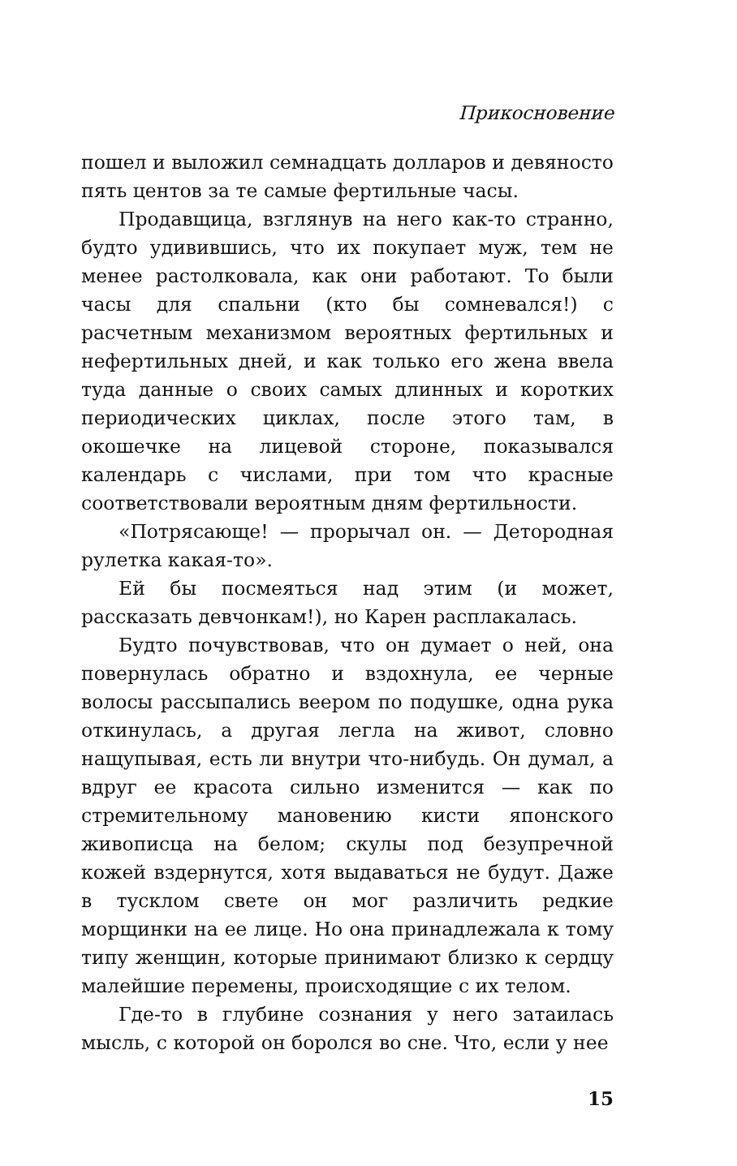Прикосновение
пошел и выложил семнадцать долларов и девяносто пять центов за те самые фертильные часы.
Продавщица, взглянув на него как-то странно, будто удивившись, что их покупает муж, тем не менее растолковала, как они работают. То были часы для спальни (кто бы сомневался!) с расчетным механизмом вероятных фертильных и нефертильных дней, и как только его жена ввела туда данные о своих самых длинных и коротких периодических циклах, после этого там, в окошечке на лицевой стороне, показывался календарь с числами, при том что красные соответствовали вероятным дням фертильности.
«Потрясающе! — прорычал он. — Детородная рулетка какая-то».
Ей бы посмеяться над этим (и может, рассказать девчонкам!), но Карен расплакалась.
Будто почувствовав, что он думает о ней, она повернулась обратно и вздохнула, ее черные волосы рассыпались веером по подушке, одна рука откинулась, а другая легла на живот, словно нащупывая, есть ли внутри что-нибудь. Он думал, а вдруг ее красота сильно изменится — как по стремительному мановению кисти японского живописца на белом; скулы под безупречной кожей вздернутся, хотя выдаваться не будут. Даже в тусклом свете он мог различить редкие морщинки на ее лице. Но она принадлежала к тому типу женщин, которые принимают близко к сердцу малейшие перемены, происходящие с их телом.
Где-то в глубине сознания у него затаилась мысль, с которой он боролся во сне. Что, если у нее
15